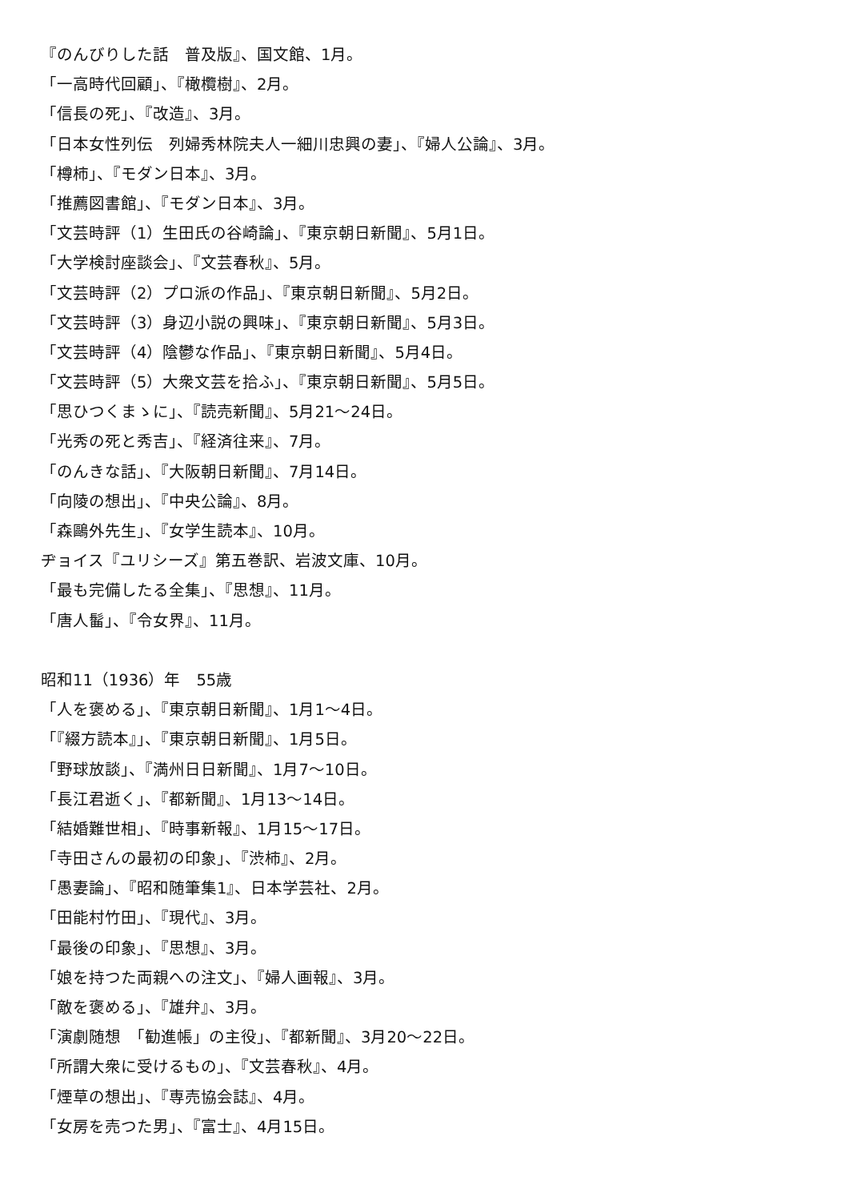『のんびりした話　普及版』、国文館、1月。
「一高時代回顧」、『橄欖樹』、2月。
「信長の死」、『改造』、3月。
「日本女性列伝　列婦秀林院夫人一細川忠興の妻」、『婦人公論』、3月。
「樽柿」、『モダン日本』、3月。
「推薦図書館」、『モダン日本』、3月。
「文芸時評（1）生田氏の谷崎論」、『東京朝日新聞』、5月1日。
「大学検討座談会」、『文芸春秋』、5月。
「文芸時評（2）プロ派の作品」、『東京朝日新聞』、5月2日。
「文芸時評（3）身辺小説の興味」、『東京朝日新聞』、5月3日。
「文芸時評（4）陰鬱な作品」、『東京朝日新聞』、5月4日。
「文芸時評（5）大衆文芸を拾ふ」、『東京朝日新聞』、5月5日。
「思ひつくまゝに」、『読売新聞』、5月21～24日。
「光秀の死と秀吉」、『経済往来』、7月。
「のんきな話」、『大阪朝日新聞』、7月14日。
「向陵の想出」、『中央公論』、8月。
「森鷗外先生」、『女学生読本』、10月。
ヂョイス『ユリシーズ』第五巻訳、岩波文庫、10月。
「最も完備したる全集」、『思想』、11月。
「唐人髷」、『令女界』、11月。
昭和11（1936）年　55歳
「人を褒める」、『東京朝日新聞』、1月1～4日。
「『綴方読本』」、『東京朝日新聞』、1月5日。
「野球放談」、『満州日日新聞』、1月7～10日。
「長江君逝く」、『都新聞』、1月13～14日。
「結婚難世相」、『時事新報』、1月15～17日。
「寺田さんの最初の印象」、『渋柿』、2月。
「愚妻論」、『昭和随筆集1』、日本学芸社、2月。
「田能村竹田」、『現代』、3月。
「最後の印象」、『思想』、3月。
「娘を持つた両親への注文」、『婦人画報』、3月。
「敵を褒める」、『雄弁』、3月。
「演劇随想　「勧進帳」の主役」、『都新聞』、3月20～22日。
「所謂大衆に受けるもの」、『文芸春秋』、4月。
「煙草の想出」、『専売協会誌』、4月。
「女房を売つた男」、『富士』、4月15日。